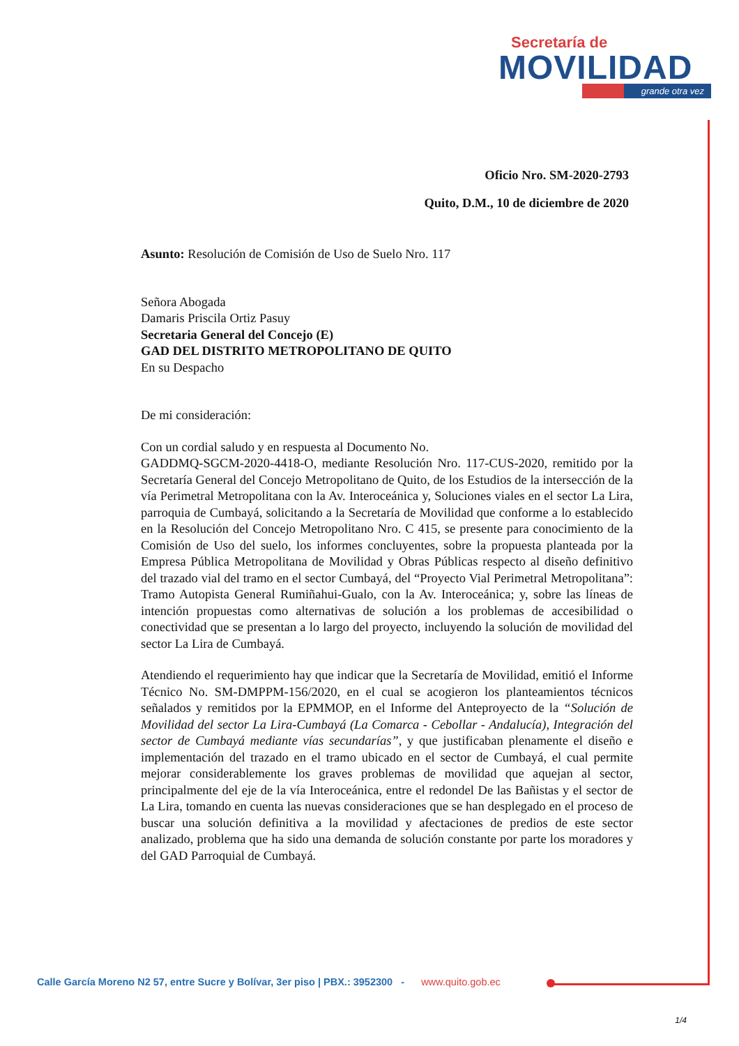Secretaría de
MOVILIDAD
grande otra vez
Oficio Nro. SM-2020-2793
Quito, D.M., 10 de diciembre de 2020
Asunto: Resolución de Comisión de Uso de Suelo Nro. 117
Señora Abogada
Damaris Priscila Ortiz Pasuy
Secretaria General del Concejo (E)
GAD DEL DISTRITO METROPOLITANO DE QUITO
En su Despacho
De mi consideración:
Con un cordial saludo y en respuesta al Documento No.
GADDMQ-SGCM-2020-4418-O, mediante Resolución Nro. 117-CUS-2020, remitido por la Secretaría General del Concejo Metropolitano de Quito, de los Estudios de la intersección de la vía Perimetral Metropolitana con la Av. Interoceánica y, Soluciones viales en el sector La Lira, parroquia de Cumbayá, solicitando a la Secretaría de Movilidad que conforme a lo establecido en la Resolución del Concejo Metropolitano Nro. C 415, se presente para conocimiento de la Comisión de Uso del suelo, los informes concluyentes, sobre la propuesta planteada por la Empresa Pública Metropolitana de Movilidad y Obras Públicas respecto al diseño definitivo del trazado vial del tramo en el sector Cumbayá, del “Proyecto Vial Perimetral Metropolitana”: Tramo Autopista General Rumiñahui-Gualo, con la Av. Interoceánica; y, sobre las líneas de intención propuestas como alternativas de solución a los problemas de accesibilidad o conectividad que se presentan a lo largo del proyecto, incluyendo la solución de movilidad del sector La Lira de Cumbayá.
Atendiendo el requerimiento hay que indicar que la Secretaría de Movilidad, emitió el Informe Técnico No. SM-DMPPM-156/2020, en el cual se acogieron los planteamientos técnicos señalados y remitidos por la EPMMOP, en el Informe del Anteproyecto de la “Solución de Movilidad del sector La Lira-Cumbayá (La Comarca - Cebollar - Andalucía), Integración del sector de Cumbayá mediante vías secundarías”, y que justificaban plenamente el diseño e implementación del trazado en el tramo ubicado en el sector de Cumbayá, el cual permite mejorar considerablemente los graves problemas de movilidad que aquejan al sector, principalmente del eje de la vía Interoceánica, entre el redondel De las Bañistas y el sector de La Lira, tomando en cuenta las nuevas consideraciones que se han desplegado en el proceso de buscar una solución definitiva a la movilidad y afectaciones de predios de este sector analizado, problema que ha sido una demanda de solución constante por parte los moradores y del GAD Parroquial de Cumbayá.
Calle García Moreno N2 57, entre Sucre y Bolívar, 3er piso | PBX.: 3952300 - www.quito.gob.ec
1/4